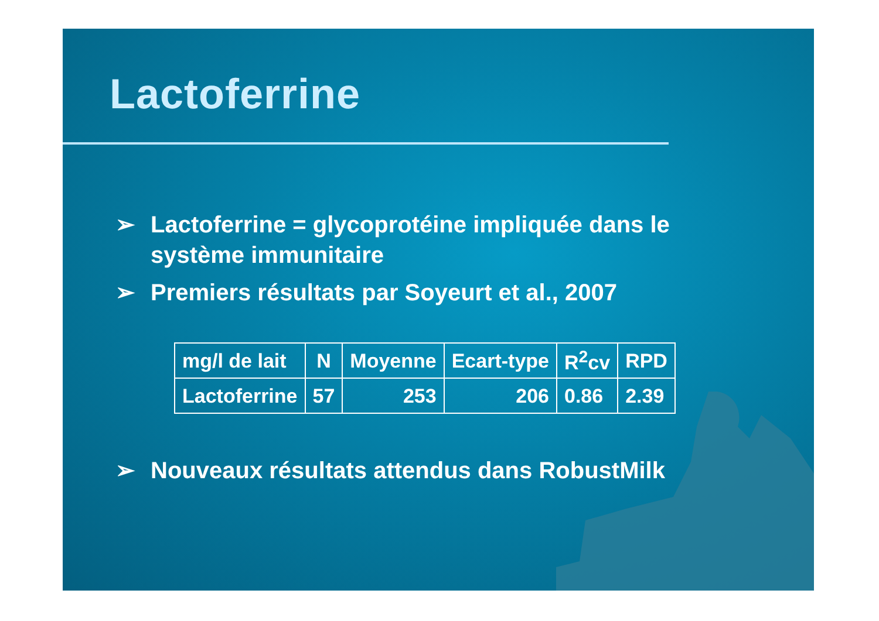Lactoferrine
➢ Lactoferrine = glycoprotéine impliquée dans le système immunitaire
➢ Premiers résultats par Soyeurt et al., 2007
| mg/l de lait | N | Moyenne | Ecart-type | R<sup>2</sup>cv | RPD |
| --- | --- | --- | --- | --- | --- |
| Lactoferrine | 57 | 253 | 206 | 0.86 | 2.39 |
➢ Nouveaux résultats attendus dans RobustMilk